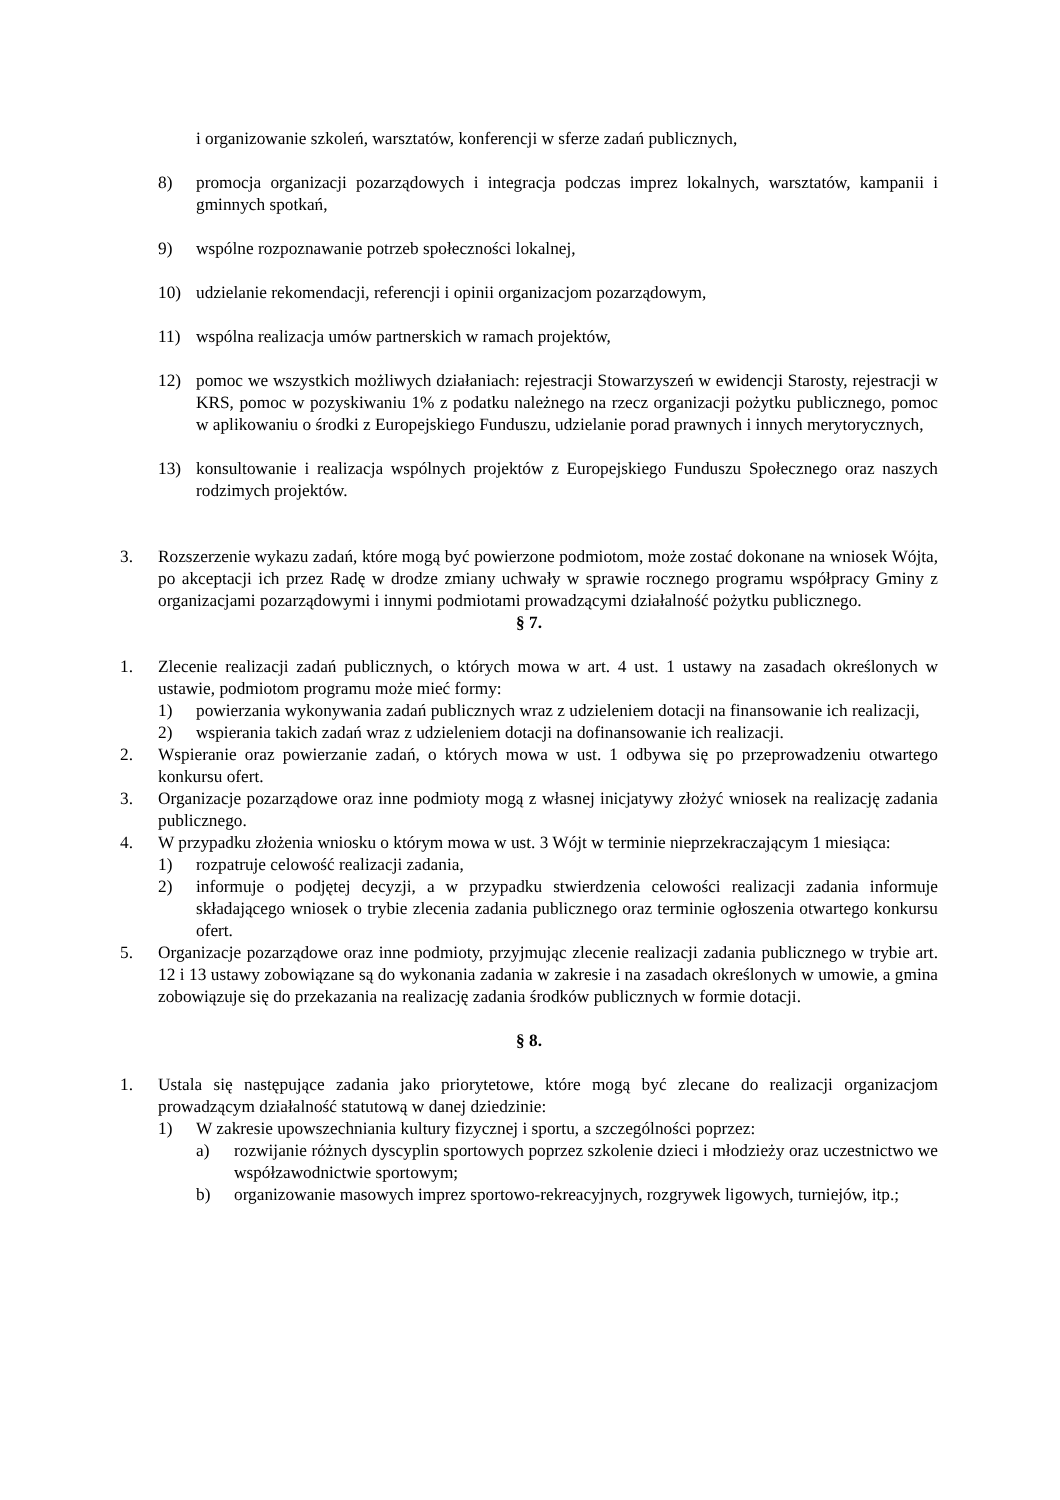i organizowanie szkoleń, warsztatów, konferencji w sferze zadań publicznych,
8) promocja organizacji pozarządowych i integracja podczas imprez lokalnych, warsztatów, kampanii i gminnych spotkań,
9) wspólne rozpoznawanie potrzeb społeczności lokalnej,
10) udzielanie rekomendacji, referencji i opinii organizacjom pozarządowym,
11) wspólna realizacja umów partnerskich w ramach projektów,
12) pomoc we wszystkich możliwych działaniach: rejestracji Stowarzyszeń w ewidencji Starosty, rejestracji w KRS, pomoc w pozyskiwaniu 1% z podatku należnego na rzecz organizacji pożytku publicznego, pomoc w aplikowaniu o środki z Europejskiego Funduszu, udzielanie porad prawnych i innych merytorycznych,
13) konsultowanie i realizacja wspólnych projektów z Europejskiego Funduszu Społecznego oraz naszych rodzimych projektów.
3. Rozszerzenie wykazu zadań, które mogą być powierzone podmiotom, może zostać dokonane na wniosek Wójta, po akceptacji ich przez Radę w drodze zmiany uchwały w sprawie rocznego programu współpracy Gminy z organizacjami pozarządowymi i innymi podmiotami prowadzącymi działalność pożytku publicznego.
§ 7.
1. Zlecenie realizacji zadań publicznych, o których mowa w art. 4 ust. 1 ustawy na zasadach określonych w ustawie, podmiotom programu może mieć formy:
1) powierzania wykonywania zadań publicznych wraz z udzieleniem dotacji na finansowanie ich realizacji,
2) wspierania takich zadań wraz z udzieleniem dotacji na dofinansowanie ich realizacji.
2. Wspieranie oraz powierzanie zadań, o których mowa w ust. 1 odbywa się po przeprowadzeniu otwartego konkursu ofert.
3. Organizacje pozarządowe oraz inne podmioty mogą z własnej inicjatywy złożyć wniosek na realizację zadania publicznego.
4. W przypadku złożenia wniosku o którym mowa w ust. 3 Wójt w terminie nieprzekraczającym 1 miesiąca:
1) rozpatruje celowość realizacji zadania,
2) informuje o podjętej decyzji, a w przypadku stwierdzenia celowości realizacji zadania informuje składającego wniosek o trybie zlecenia zadania publicznego oraz terminie ogłoszenia otwartego konkursu ofert.
5. Organizacje pozarządowe oraz inne podmioty, przyjmując zlecenie realizacji zadania publicznego w trybie art. 12 i 13 ustawy zobowiązane są do wykonania zadania w zakresie i na zasadach określonych w umowie, a gmina zobowiązuje się do przekazania na realizację zadania środków publicznych w formie dotacji.
§ 8.
1. Ustala się następujące zadania jako priorytetowe, które mogą być zlecane do realizacji organizacjom prowadzącym działalność statutową w danej dziedzinie:
1) W zakresie upowszechniania kultury fizycznej i sportu, a szczególności poprzez:
a) rozwijanie różnych dyscyplin sportowych poprzez szkolenie dzieci i młodzieży oraz uczestnictwo we współzawodnictwie sportowym;
b) organizowanie masowych imprez sportowo-rekreacyjnych, rozgrywek ligowych, turniejów, itp.;